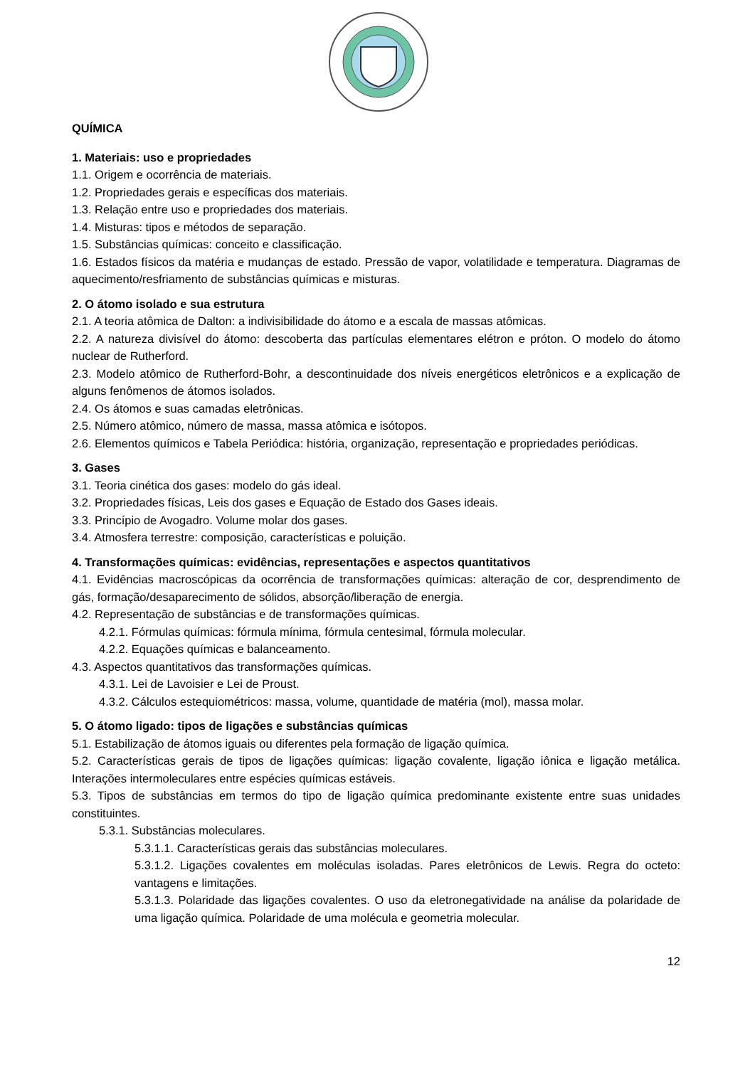QUÍMICA
1. Materiais: uso e propriedades
1.1. Origem e ocorrência de materiais.
1.2. Propriedades gerais e específicas dos materiais.
1.3. Relação entre uso e propriedades dos materiais.
1.4. Misturas: tipos e métodos de separação.
1.5. Substâncias químicas: conceito e classificação.
1.6. Estados físicos da matéria e mudanças de estado. Pressão de vapor, volatilidade e temperatura. Diagramas de aquecimento/resfriamento de substâncias químicas e misturas.
2. O átomo isolado e sua estrutura
2.1. A teoria atômica de Dalton: a indivisibilidade do átomo e a escala de massas atômicas.
2.2. A natureza divisível do átomo: descoberta das partículas elementares elétron e próton. O modelo do átomo nuclear de Rutherford.
2.3. Modelo atômico de Rutherford-Bohr, a descontinuidade dos níveis energéticos eletrônicos e a explicação de alguns fenômenos de átomos isolados.
2.4. Os átomos e suas camadas eletrônicas.
2.5. Número atômico, número de massa, massa atômica e isótopos.
2.6. Elementos químicos e Tabela Periódica: história, organização, representação e propriedades periódicas.
3. Gases
3.1. Teoria cinética dos gases: modelo do gás ideal.
3.2. Propriedades físicas, Leis dos gases e Equação de Estado dos Gases ideais.
3.3. Princípio de Avogadro. Volume molar dos gases.
3.4. Atmosfera terrestre: composição, características e poluição.
4. Transformações químicas: evidências, representações e aspectos quantitativos
4.1. Evidências macroscópicas da ocorrência de transformações químicas: alteração de cor, desprendimento de gás, formação/desaparecimento de sólidos, absorção/liberação de energia.
4.2. Representação de substâncias e de transformações químicas.
4.2.1. Fórmulas químicas: fórmula mínima, fórmula centesimal, fórmula molecular.
4.2.2. Equações químicas e balanceamento.
4.3. Aspectos quantitativos das transformações químicas.
4.3.1. Lei de Lavoisier e Lei de Proust.
4.3.2. Cálculos estequiométricos: massa, volume, quantidade de matéria (mol), massa molar.
5. O átomo ligado: tipos de ligações e substâncias químicas
5.1. Estabilização de átomos iguais ou diferentes pela formação de ligação química.
5.2. Características gerais de tipos de ligações químicas: ligação covalente, ligação iônica e ligação metálica. Interações intermoleculares entre espécies químicas estáveis.
5.3. Tipos de substâncias em termos do tipo de ligação química predominante existente entre suas unidades constituintes.
5.3.1. Substâncias moleculares.
5.3.1.1. Características gerais das substâncias moleculares.
5.3.1.2. Ligações covalentes em moléculas isoladas. Pares eletrônicos de Lewis. Regra do octeto: vantagens e limitações.
5.3.1.3. Polaridade das ligações covalentes. O uso da eletronegatividade na análise da polaridade de uma ligação química. Polaridade de uma molécula e geometria molecular.
12